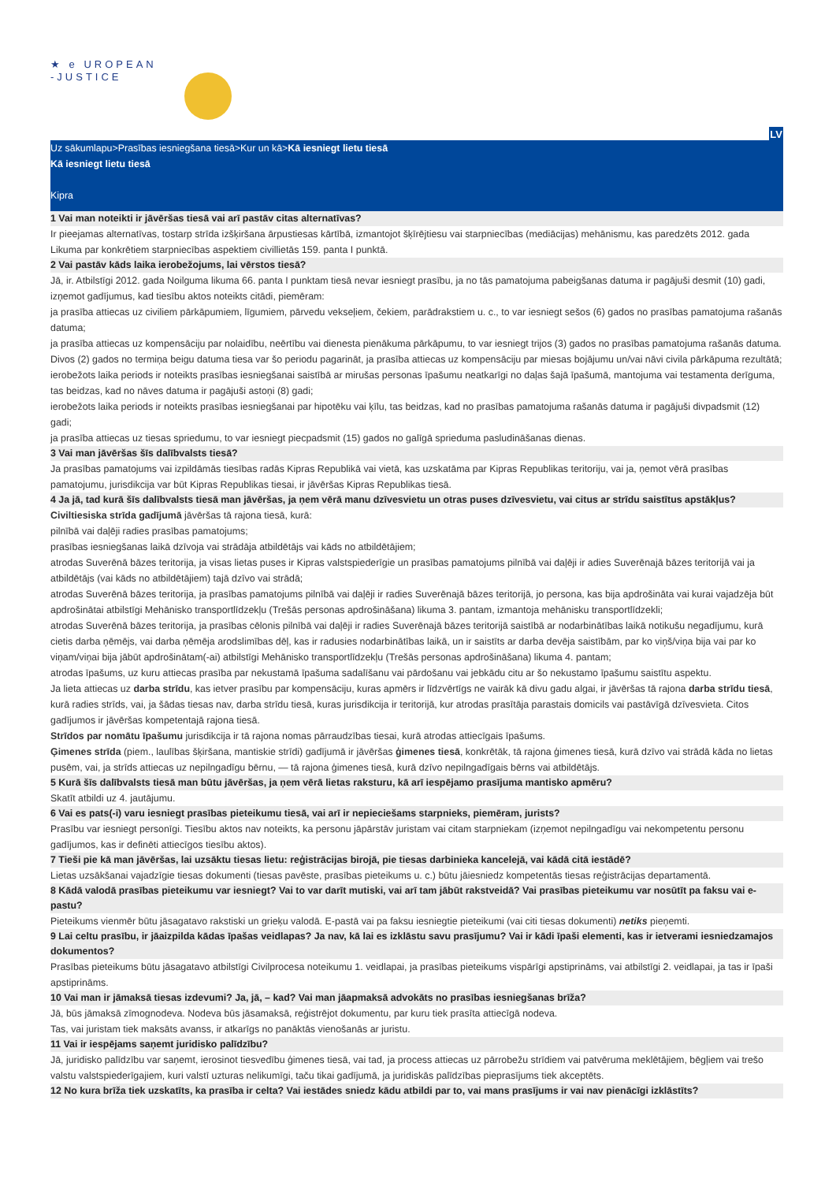★ e UROPEAN
-JUSTICE
LV
Uz sākumlapu>Prasības iesniegšana tiesā>Kur un kā>Kā iesniegt lietu tiesā
Kā iesniegt lietu tiesā
Kipra
1 Vai man noteikti ir jāvēršas tiesā vai arī pastāv citas alternatīvas?
Ir pieejamas alternatīvas, tostarp strīda izšķiršana ārpustiesas kārtībā, izmantojot šķīrējtiesu vai starpniecības (mediācijas) mehānismu, kas paredzēts 2012. gada Likuma par konkrētiem starpniecības aspektiem civillietās 159. panta I punktā.
2 Vai pastāv kāds laika ierobežojums, lai vērstos tiesā?
Jā, ir. Atbilstīgi 2012. gada Noilguma likuma 66. panta I punktam tiesā nevar iesniegt prasību, ja no tās pamatojuma pabeigšanas datuma ir pagājuši desmit (10) gadi, izņemot gadījumus, kad tiesību aktos noteikts citādi, piemēram:
ja prasība attiecas uz civiliem pārkāpumiem, līgumiem, pārvedu vekseļiem, čekiem, parādrakstiem u. c., to var iesniegt sešos (6) gados no prasības pamatojuma rašanās datuma;
ja prasība attiecas uz kompensāciju par nolaidību, neērtību vai dienesta pienākuma pārkāpumu, to var iesniegt trijos (3) gados no prasības pamatojuma rašanās datuma. Divos (2) gados no termiņa beigu datuma tiesa var šo periodu pagarināt, ja prasība attiecas uz kompensāciju par miesas bojājumu un/vai nāvi civila pārkāpuma rezultātā;
ierobežots laika periods ir noteikts prasības iesniegšanai saistībā ar mirušas personas īpašumu neatkarīgi no daļas šajā īpašumā, mantojuma vai testamenta derīguma, tas beidzas, kad no nāves datuma ir pagājuši astoņi (8) gadi;
ierobežots laika periods ir noteikts prasības iesniegšanai par hipotēku vai ķīlu, tas beidzas, kad no prasības pamatojuma rašanās datuma ir pagājuši divpadsmit (12) gadi;
ja prasība attiecas uz tiesas spriedumu, to var iesniegt piecpadsmit (15) gados no galīgā sprieduma pasludināšanas dienas.
3 Vai man jāvēršas šīs dalībvalsts tiesā?
Ja prasības pamatojums vai izpildāmās tiesības radās Kipras Republikā vai vietā, kas uzskatāma par Kipras Republikas teritoriju, vai ja, ņemot vērā prasības pamatojumu, jurisdikcija var būt Kipras Republikas tiesai, ir jāvēršas Kipras Republikas tiesā.
4 Ja jā, tad kurā šīs dalībvalsts tiesā man jāvēršas, ja ņem vērā manu dzīvesvietu un otras puses dzīvesvietu, vai citus ar strīdu saistītus apstākļus?
Civiltiesiska strīda gadījumā jāvēršas tā rajona tiesā, kurā:
pilnībā vai daļēji radies prasības pamatojums;
prasības iesniegšanas laikā dzīvoja vai strādāja atbildētājs vai kāds no atbildētājiem;
atrodas Suverēnā bāzes teritorija, ja visas lietas puses ir Kipras valstspiederīgie un prasības pamatojums pilnībā vai daļēji ir adies Suverēnajā bāzes teritorijā vai ja atbildētājs (vai kāds no atbildētājiem) tajā dzīvo vai strādā;
atrodas Suverēnā bāzes teritorija, ja prasības pamatojums pilnībā vai daļēji ir radies Suverēnajā bāzes teritorijā, jo persona, kas bija apdrošināta vai kurai vajadzēja būt apdrošinātai atbilstīgi Mehānisko transportlīdzekļu (Trešās personas apdrošināšana) likuma 3. pantam, izmantoja mehānisku transportlīdzekli;
atrodas Suverēnā bāzes teritorija, ja prasības cēlonis pilnībā vai daļēji ir radies Suverēnajā bāzes teritorijā saistībā ar nodarbinātības laikā notikušu negadījumu, kurā cietis darba ņēmējs, vai darba ņēmēja arodslimības dēļ, kas ir radusies nodarbinātības laikā, un ir saistīts ar darba devēja saistībām, par ko viņš/viņa bija vai par ko viņam/viņai bija jābūt apdrošinātam(-ai) atbilstīgi Mehānisko transportlīdzekļu (Trešās personas apdrošināšana) likuma 4. pantam;
atrodas īpašums, uz kuru attiecas prasība par nekustamā īpašuma sadalīšanu vai pārdošanu vai jebkādu citu ar šo nekustamo īpašumu saistītu aspektu.
Ja lieta attiecas uz darba strīdu, kas ietver prasību par kompensāciju, kuras apmērs ir līdzvērtīgs ne vairāk kā divu gadu algai, ir jāvēršas tā rajona darba strīdu tiesā, kurā radies strīds, vai, ja šādas tiesas nav, darba strīdu tiesā, kuras jurisdikcija ir teritorijā, kur atrodas prasītāja parastais domicils vai pastāvīgā dzīvesvieta. Citos gadījumos ir jāvēršas kompetentajā rajona tiesā.
Strīdos par nomātu īpašumu jurisdikcija ir tā rajona nomas pārraudzības tiesai, kurā atrodas attiecīgais īpašums.
Ģimenes strīda (piem., laulības šķiršana, mantiskie strīdi) gadījumā ir jāvēršas ģimenes tiesā, konkrētāk, tā rajona ģimenes tiesā, kurā dzīvo vai strādā kāda no lietas pusēm, vai, ja strīds attiecas uz nepilngadīgu bērnu, — tā rajona ģimenes tiesā, kurā dzīvo nepilngadīgais bērns vai atbildētājs.
5 Kurā šīs dalībvalsts tiesā man būtu jāvēršas, ja ņem vērā lietas raksturu, kā arī iespējamo prasījuma mantisko apmēru?
Skatīt atbildi uz 4. jautājumu.
6 Vai es pats(-i) varu iesniegt prasības pieteikumu tiesā, vai arī ir nepieciešams starpnieks, piemēram, jurists?
Prasību var iesniegt personīgi. Tiesību aktos nav noteikts, ka personu jāpārstāv juristam vai citam starpniekam (izņemot nepilngadīgu vai nekompetentu personu gadījumos, kas ir definēti attiecīgos tiesību aktos).
7 Tieši pie kā man jāvēršas, lai uzsāktu tiesas lietu: reģistrācijas birojā, pie tiesas darbinieka kancelejā, vai kādā citā iestādē?
Lietas uzsākšanai vajadzīgie tiesas dokumenti (tiesas pavēste, prasības pieteikums u. c.) būtu jāiesniedz kompetentās tiesas reģistrācijas departamentā.
8 Kādā valodā prasības pieteikumu var iesniegt? Vai to var darīt mutiski, vai arī tam jābūt rakstveidā? Vai prasības pieteikumu var nosūtīt pa faksu vai e-pastu?
Pieteikums vienmēr būtu jāsagatavo rakstiski un grieķu valodā. E-pastā vai pa faksu iesniegtie pieteikumi (vai citi tiesas dokumenti) netiks pieņemti.
9 Lai celtu prasību, ir jāaizpilda kādas īpašas veidlapas? Ja nav, kā lai es izklāstu savu prasījumu? Vai ir kādi īpaši elementi, kas ir ietverami iesniedzamajos dokumentos?
Prasības pieteikums būtu jāsagatavo atbilstīgi Civilprocesa noteikumu 1. veidlapai, ja prasības pieteikums vispārīgi apstiprināms, vai atbilstīgi 2. veidlapai, ja tas ir īpaši apstiprināms.
10 Vai man ir jāmaksā tiesas izdevumi? Ja, jā, – kad? Vai man jāapmaksā advokāts no prasības iesniegšanas brīža?
Jā, būs jāmaksā zīmognodeva. Nodeva būs jāsamaksā, reģistrējot dokumentu, par kuru tiek prasīta attiecīgā nodeva.
Tas, vai juristam tiek maksāts avanss, ir atkarīgs no panāktās vienošanās ar juristu.
11 Vai ir iespējams saņemt juridisko palīdzību?
Jā, juridisko palīdzību var saņemt, ierosinot tiesvedību ģimenes tiesā, vai tad, ja process attiecas uz pārrobežu strīdiem vai patvēruma meklētājiem, bēgļiem vai trešo valstu valstspiederīgajiem, kuri valstī uzturas nelikumīgi, taču tikai gadījumā, ja juridiskās palīdzības pieprasījums tiek akceptēts.
12 No kura brīža tiek uzskatīts, ka prasība ir celta? Vai iestādes sniedz kādu atbildi par to, vai mans prasījums ir vai nav pienācīgi izklāstīts?